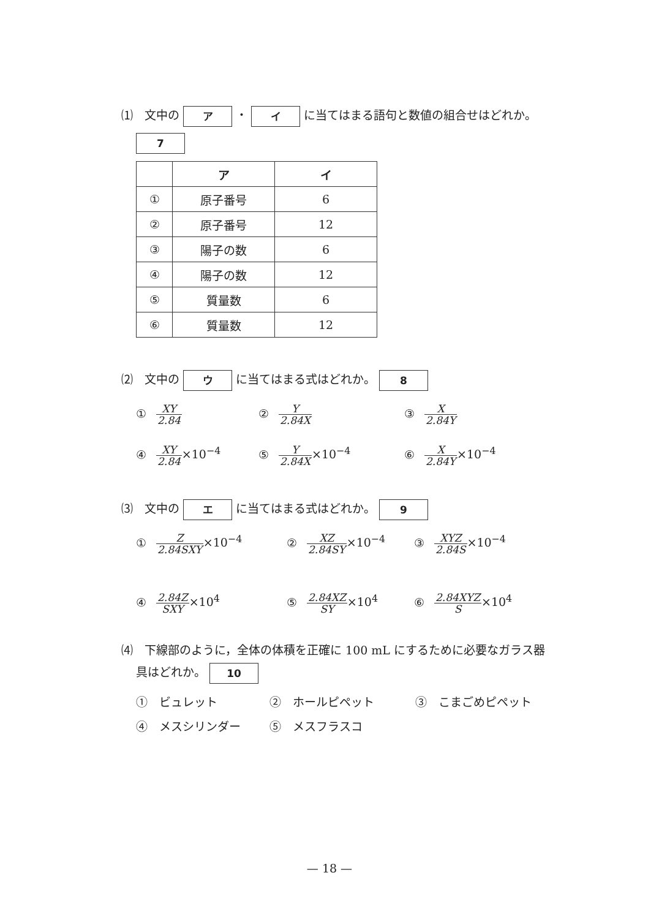⑴　文中の ア ・ イ に当てはまる語句と数値の組合せはどれか。
7
| | ア | イ |
| --- | --- | --- |
| ① | 原子番号 | 6 |
| ② | 原子番号 | 12 |
| ③ | 陽子の数 | 6 |
| ④ | 陽子の数 | 12 |
| ⑤ | 質量数 | 6 |
| ⑥ | 質量数 | 12 |
⑵　文中の ウ に当てはまる式はどれか。 8
① XY 2.84
② Y 2.84X
③ X 2.84Y
④ XY 2.84×10<sup>−4</sup>
⑤ Y 2.84X×10<sup>−4</sup>
⑥ X 2.84Y×10<sup>−4</sup>
⑶　文中の エ に当てはまる式はどれか。 9
① Z 2.84SXY×10<sup>−4</sup>
② XZ 2.84SY×10<sup>−4</sup>
③ XYZ 2.84S×10<sup>−4</sup>
④ 2.84Z SXY×10<sup>4</sup>
⑤ 2.84XZ SY×10<sup>4</sup>
⑥ 2.84XYZ S×10<sup>4</sup>
⑷　下線部のように，全体の体積を正確に 100 mL にするために必要なガラス器
具はどれか。 10
①　ビュレット
②　ホールピペット
③　こまごめピペット
④　メスシリンダー
⑤　メスフラスコ
— 18 —